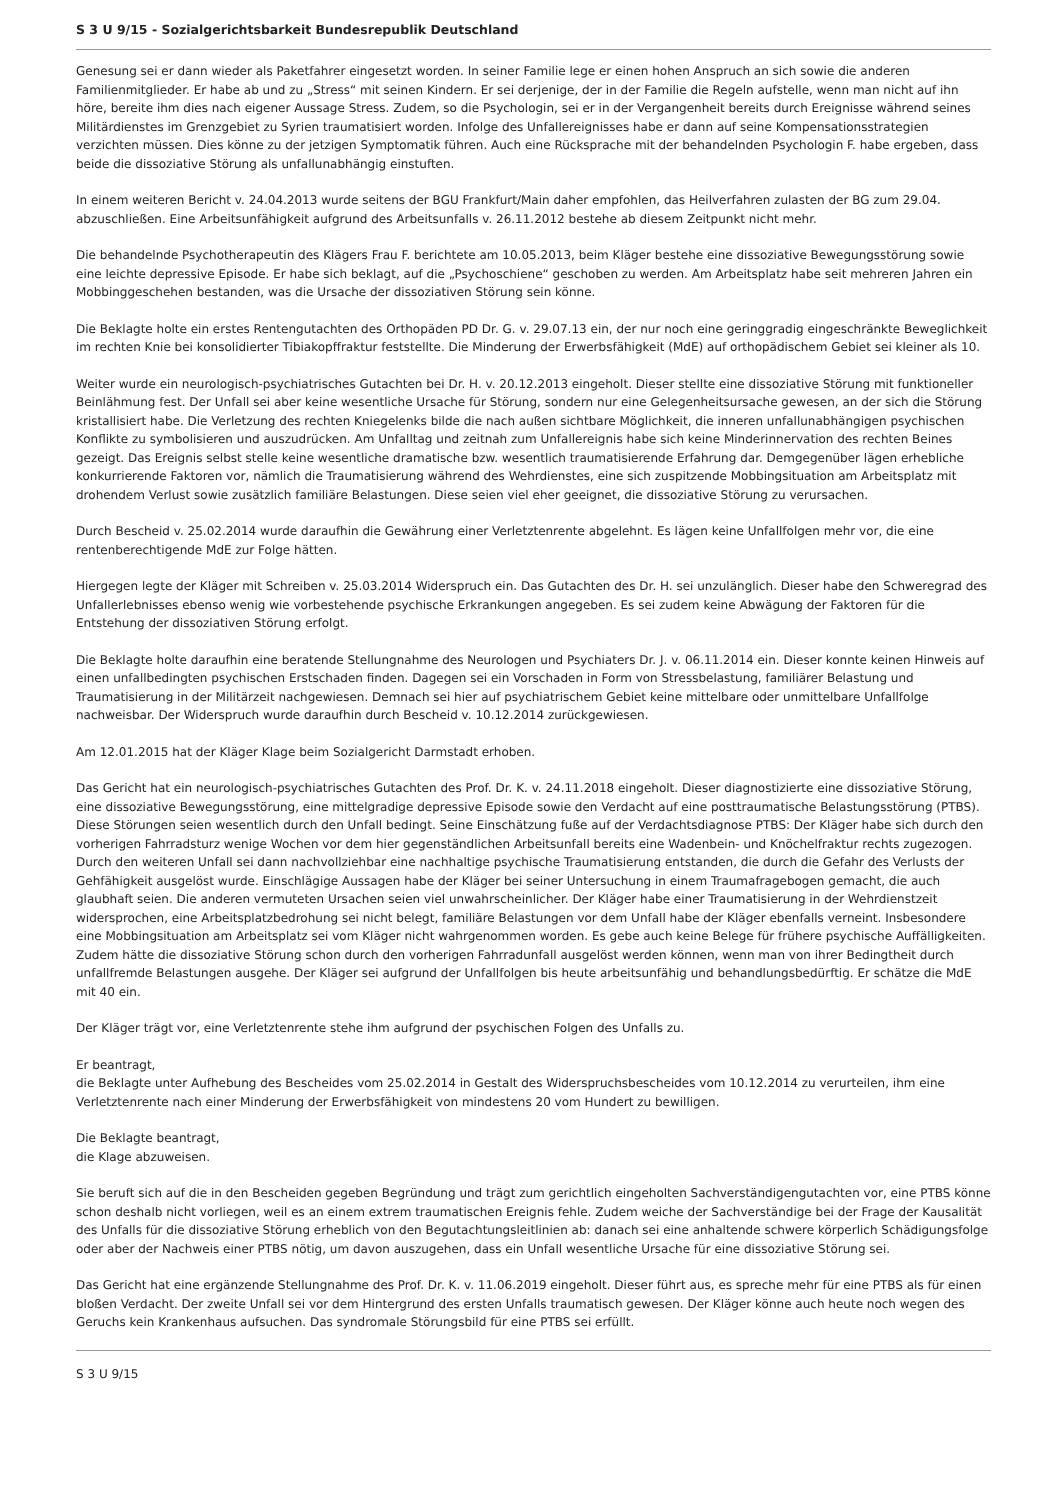S 3 U 9/15 - Sozialgerichtsbarkeit Bundesrepublik Deutschland
Genesung sei er dann wieder als Paketfahrer eingesetzt worden. In seiner Familie lege er einen hohen Anspruch an sich sowie die anderen Familienmitglieder. Er habe ab und zu „Stress“ mit seinen Kindern. Er sei derjenige, der in der Familie die Regeln aufstelle, wenn man nicht auf ihn höre, bereite ihm dies nach eigener Aussage Stress. Zudem, so die Psychologin, sei er in der Vergangenheit bereits durch Ereignisse während seines Militärdienstes im Grenzgebiet zu Syrien traumatisiert worden. Infolge des Unfallereignisses habe er dann auf seine Kompensationsstrategien verzichten müssen. Dies könne zu der jetzigen Symptomatik führen. Auch eine Rücksprache mit der behandelnden Psychologin F. habe ergeben, dass beide die dissoziative Störung als unfallunabhängig einstuften.
In einem weiteren Bericht v. 24.04.2013 wurde seitens der BGU Frankfurt/Main daher empfohlen, das Heilverfahren zulasten der BG zum 29.04. abzuschließen. Eine Arbeitsunfähigkeit aufgrund des Arbeitsunfalls v. 26.11.2012 bestehe ab diesem Zeitpunkt nicht mehr.
Die behandelnde Psychotherapeutin des Klägers Frau F. berichtete am 10.05.2013, beim Kläger bestehe eine dissoziative Bewegungsstörung sowie eine leichte depressive Episode. Er habe sich beklagt, auf die „Psychoschiene“ geschoben zu werden. Am Arbeitsplatz habe seit mehreren Jahren ein Mobbinggeschehen bestanden, was die Ursache der dissoziativen Störung sein könne.
Die Beklagte holte ein erstes Rentengutachten des Orthopäden PD Dr. G. v. 29.07.13 ein, der nur noch eine geringgradig eingeschränkte Beweglichkeit im rechten Knie bei konsolidierter Tibiakopffraktur feststellte. Die Minderung der Erwerbsfähigkeit (MdE) auf orthopädischem Gebiet sei kleiner als 10.
Weiter wurde ein neurologisch-psychiatrisches Gutachten bei Dr. H. v. 20.12.2013 eingeholt. Dieser stellte eine dissoziative Störung mit funktioneller Beinlähmung fest. Der Unfall sei aber keine wesentliche Ursache für Störung, sondern nur eine Gelegenheitsursache gewesen, an der sich die Störung kristallisiert habe. Die Verletzung des rechten Kniegelenks bilde die nach außen sichtbare Möglichkeit, die inneren unfallunabhängigen psychischen Konflikte zu symbolisieren und auszudrücken. Am Unfalltag und zeitnah zum Unfallereignis habe sich keine Minderinnervation des rechten Beines gezeigt. Das Ereignis selbst stelle keine wesentliche dramatische bzw. wesentlich traumatisierende Erfahrung dar. Demgegenüber lägen erhebliche konkurrierende Faktoren vor, nämlich die Traumatisierung während des Wehrdienstes, eine sich zuspitzende Mobbingsituation am Arbeitsplatz mit drohendem Verlust sowie zusätzlich familiäre Belastungen. Diese seien viel eher geeignet, die dissoziative Störung zu verursachen.
Durch Bescheid v. 25.02.2014 wurde daraufhin die Gewährung einer Verletztenrente abgelehnt. Es lägen keine Unfallfolgen mehr vor, die eine rentenberechtigende MdE zur Folge hätten.
Hiergegen legte der Kläger mit Schreiben v. 25.03.2014 Widerspruch ein. Das Gutachten des Dr. H. sei unzulänglich. Dieser habe den Schweregrad des Unfallerlebnisses ebenso wenig wie vorbestehende psychische Erkrankungen angegeben. Es sei zudem keine Abwägung der Faktoren für die Entstehung der dissoziativen Störung erfolgt.
Die Beklagte holte daraufhin eine beratende Stellungnahme des Neurologen und Psychiaters Dr. J. v. 06.11.2014 ein. Dieser konnte keinen Hinweis auf einen unfallbedingten psychischen Erstschaden finden. Dagegen sei ein Vorschaden in Form von Stressbelastung, familiärer Belastung und Traumatisierung in der Militärzeit nachgewiesen. Demnach sei hier auf psychiatrischem Gebiet keine mittelbare oder unmittelbare Unfallfolge nachweisbar. Der Widerspruch wurde daraufhin durch Bescheid v. 10.12.2014 zurückgewiesen.
Am 12.01.2015 hat der Kläger Klage beim Sozialgericht Darmstadt erhoben.
Das Gericht hat ein neurologisch-psychiatrisches Gutachten des Prof. Dr. K. v. 24.11.2018 eingeholt. Dieser diagnostizierte eine dissoziative Störung, eine dissoziative Bewegungsstörung, eine mittelgradige depressive Episode sowie den Verdacht auf eine posttraumatische Belastungsstörung (PTBS). Diese Störungen seien wesentlich durch den Unfall bedingt. Seine Einschätzung fuße auf der Verdachtsdiagnose PTBS: Der Kläger habe sich durch den vorherigen Fahrradsturz wenige Wochen vor dem hier gegenständlichen Arbeitsunfall bereits eine Wadenbein- und Knöchelfraktur rechts zugezogen. Durch den weiteren Unfall sei dann nachvollziehbar eine nachhaltige psychische Traumatisierung entstanden, die durch die Gefahr des Verlusts der Gehfähigkeit ausgelöst wurde. Einschlägige Aussagen habe der Kläger bei seiner Untersuchung in einem Traumafragebogen gemacht, die auch glaubhaft seien. Die anderen vermuteten Ursachen seien viel unwahrscheinlicher. Der Kläger habe einer Traumatisierung in der Wehrdienstzeit widersprochen, eine Arbeitsplatzbedrohung sei nicht belegt, familiäre Belastungen vor dem Unfall habe der Kläger ebenfalls verneint. Insbesondere eine Mobbingsituation am Arbeitsplatz sei vom Kläger nicht wahrgenommen worden. Es gebe auch keine Belege für frühere psychische Auffälligkeiten. Zudem hätte die dissoziative Störung schon durch den vorherigen Fahrradunfall ausgelöst werden können, wenn man von ihrer Bedingtheit durch unfallfremde Belastungen ausgehe. Der Kläger sei aufgrund der Unfallfolgen bis heute arbeitsunfähig und behandlungsbedürftig. Er schätze die MdE mit 40 ein.
Der Kläger trägt vor, eine Verletztenrente stehe ihm aufgrund der psychischen Folgen des Unfalls zu.
Er beantragt,
die Beklagte unter Aufhebung des Bescheides vom 25.02.2014 in Gestalt des Widerspruchsbescheides vom 10.12.2014 zu verurteilen, ihm eine Verletztenrente nach einer Minderung der Erwerbsfähigkeit von mindestens 20 vom Hundert zu bewilligen.
Die Beklagte beantragt,
die Klage abzuweisen.
Sie beruft sich auf die in den Bescheiden gegeben Begründung und trägt zum gerichtlich eingeholten Sachverständigengutachten vor, eine PTBS könne schon deshalb nicht vorliegen, weil es an einem extrem traumatischen Ereignis fehle. Zudem weiche der Sachverständige bei der Frage der Kausalität des Unfalls für die dissoziative Störung erheblich von den Begutachtungsleitlinien ab: danach sei eine anhaltende schwere körperlich Schädigungsfolge oder aber der Nachweis einer PTBS nötig, um davon auszugehen, dass ein Unfall wesentliche Ursache für eine dissoziative Störung sei.
Das Gericht hat eine ergänzende Stellungnahme des Prof. Dr. K. v. 11.06.2019 eingeholt. Dieser führt aus, es spreche mehr für eine PTBS als für einen bloßen Verdacht. Der zweite Unfall sei vor dem Hintergrund des ersten Unfalls traumatisch gewesen. Der Kläger könne auch heute noch wegen des Geruchs kein Krankenhaus aufsuchen. Das syndromale Störungsbild für eine PTBS sei erfüllt.
S 3 U 9/15